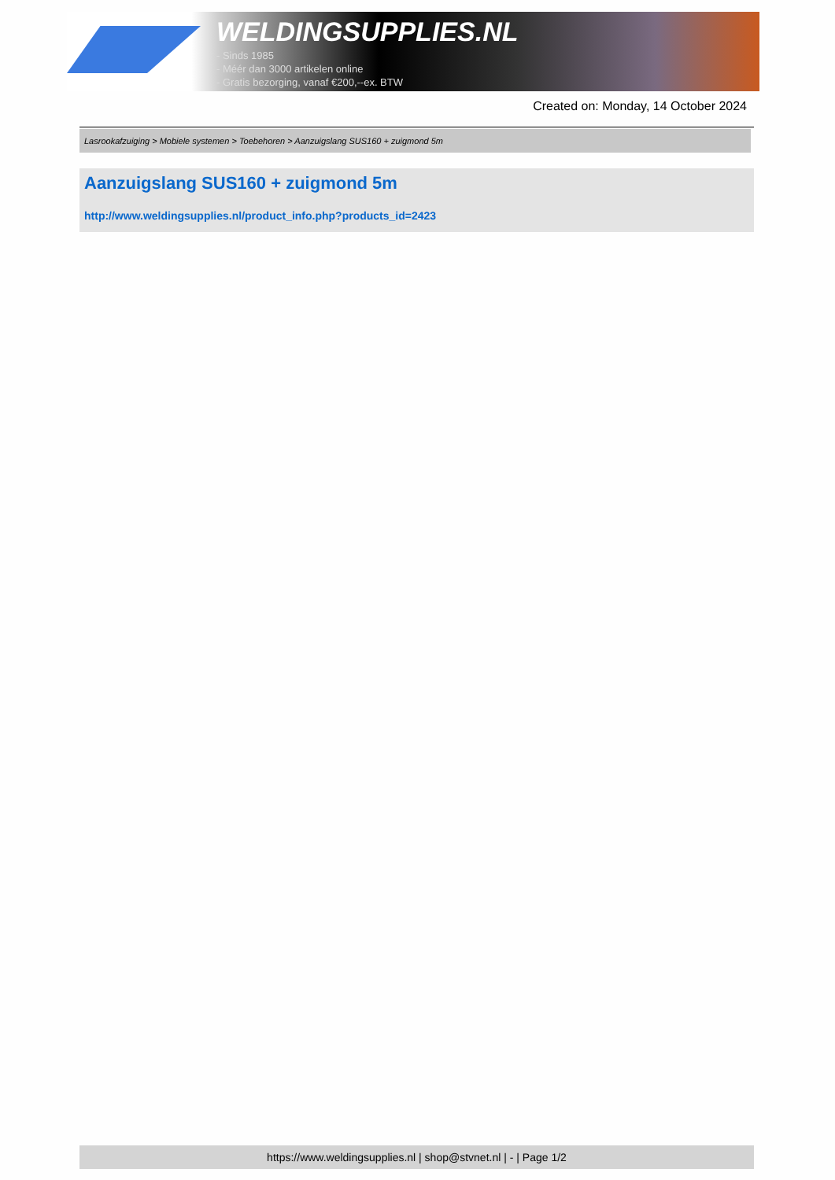WELDINGSUPPLIES.NL
- Sinds 1985
- Méér dan 3000 artikelen online
- Gratis bezorging, vanaf €200,--ex. BTW
Created on: Monday, 14 October 2024
Lasrookafzuiging > Mobiele systemen > Toebehoren > Aanzuigslang SUS160 + zuigmond 5m
Aanzuigslang SUS160 + zuigmond 5m
http://www.weldingsupplies.nl/product_info.php?products_id=2423
https://www.weldingsupplies.nl | shop@stvnet.nl | - | Page 1/2